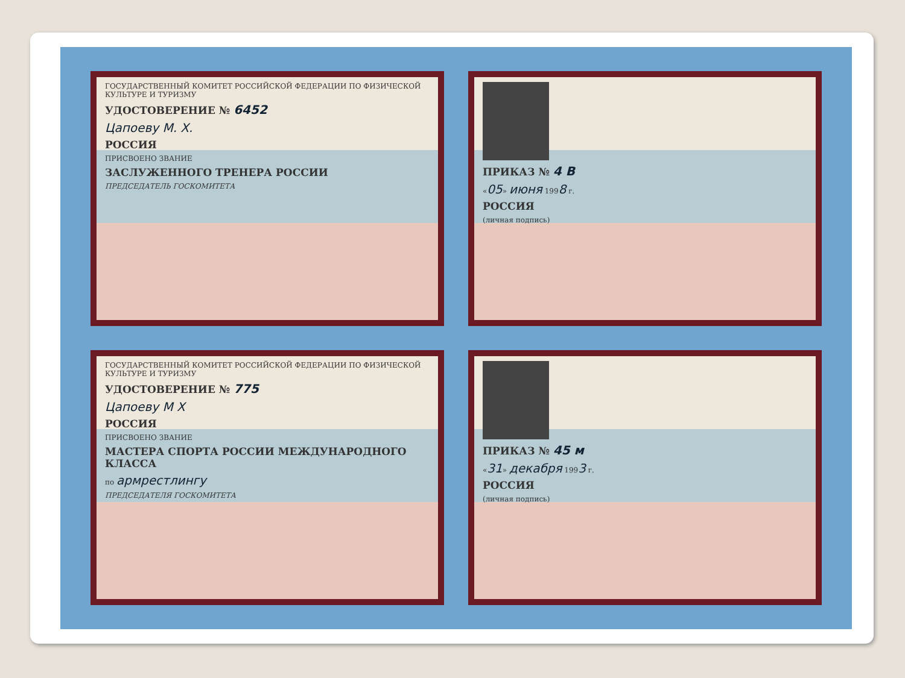ГОСУДАРСТВЕННЫЙ КОМИТЕТ РОССИЙСКОЙ ФЕДЕРАЦИИ ПО ФИЗИЧЕСКОЙ КУЛЬТУРЕ И ТУРИЗМУ
УДОСТОВЕРЕНИЕ № 6452
Цапоеву М. Х.
РОССИЯ
ПРИСВОЕНО ЗВАНИЕ
ЗАСЛУЖЕННОГО ТРЕНЕРА РОССИИ
ПРЕДСЕДАТЕЛЬ ГОСКОМИТЕТА
ПРИКАЗ № 4 В
«05» июня 1998 г.
РОССИЯ
(личная подпись)
ГОСУДАРСТВЕННЫЙ КОМИТЕТ РОССИЙСКОЙ ФЕДЕРАЦИИ ПО ФИЗИЧЕСКОЙ КУЛЬТУРЕ И ТУРИЗМУ
УДОСТОВЕРЕНИЕ № 775
Цапоеву М Х
РОССИЯ
ПРИСВОЕНО ЗВАНИЕ
МАСТЕРА СПОРТА РОССИИ МЕЖДУНАРОДНОГО КЛАССА
по армрестлингу
ПРЕДСЕДАТЕЛЯ ГОСКОМИТЕТА
ПРИКАЗ № 45 м
«31» декабря 1993 г.
РОССИЯ
(личная подпись)